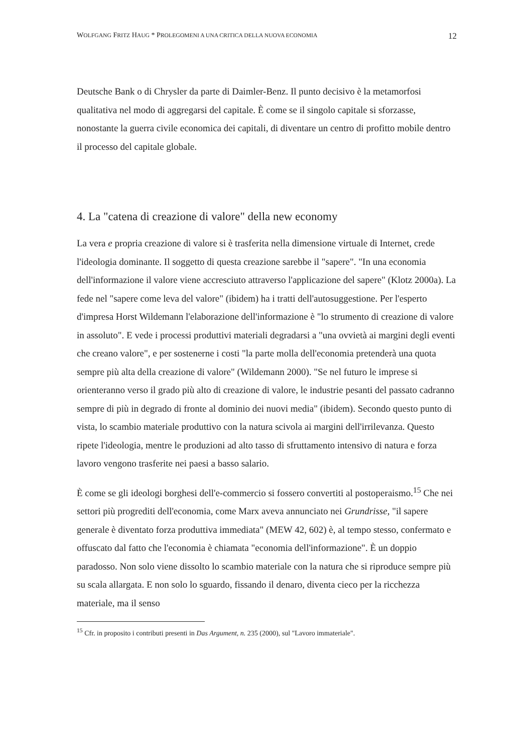WOLFGANG FRITZ HAUG * PROLEGOMENI A UNA CRITICA DELLA NUOVA ECONOMIA 12
Deutsche Bank o di Chrysler da parte di Daimler-Benz. Il punto decisivo è la metamorfosi qualitativa nel modo di aggregarsi del capitale. È come se il singolo capitale si sforzasse, nonostante la guerra civile economica dei capitali, di diventare un centro di profitto mobile dentro il processo del capitale globale.
4. La "catena di creazione di valore" della new economy
La vera e propria creazione di valore si è trasferita nella dimensione virtuale di Internet, crede l'ideologia dominante. Il soggetto di questa creazione sarebbe il "sapere". "In una economia dell'informazione il valore viene accresciuto attraverso l'applicazione del sapere" (Klotz 2000a). La fede nel "sapere come leva del valore" (ibidem) ha i tratti dell'autosuggestione. Per l'esperto d'impresa Horst Wildemann l'elaborazione dell'informazione è "lo strumento di creazione di valore in assoluto". E vede i processi produttivi materiali degradarsi a "una ovvietà ai margini degli eventi che creano valore", e per sostenerne i costi "la parte molla dell'economia pretenderà una quota sempre più alta della creazione di valore" (Wildemann 2000). "Se nel futuro le imprese si orienteranno verso il grado più alto di creazione di valore, le industrie pesanti del passato cadranno sempre di più in degrado di fronte al dominio dei nuovi media" (ibidem). Secondo questo punto di vista, lo scambio materiale produttivo con la natura scivola ai margini dell'irrilevanza. Questo ripete l'ideologia, mentre le produzioni ad alto tasso di sfruttamento intensivo di natura e forza lavoro vengono trasferite nei paesi a basso salario.
È come se gli ideologi borghesi dell'e-commercio si fossero convertiti al postoperaismo.<sup>15</sup> Che nei settori più progrediti dell'economia, come Marx aveva annunciato nei Grundrisse, "il sapere generale è diventato forza produttiva immediata" (MEW 42, 602) è, al tempo stesso, confermato e offuscato dal fatto che l'economia è chiamata "economia dell'informazione". È un doppio paradosso. Non solo viene dissolto lo scambio materiale con la natura che si riproduce sempre più su scala allargata. E non solo lo sguardo, fissando il denaro, diventa cieco per la ricchezza materiale, ma il senso
<sup>15</sup> Cfr. in proposito i contributi presenti in Das Argument, n. 235 (2000), sul "Lavoro immateriale".